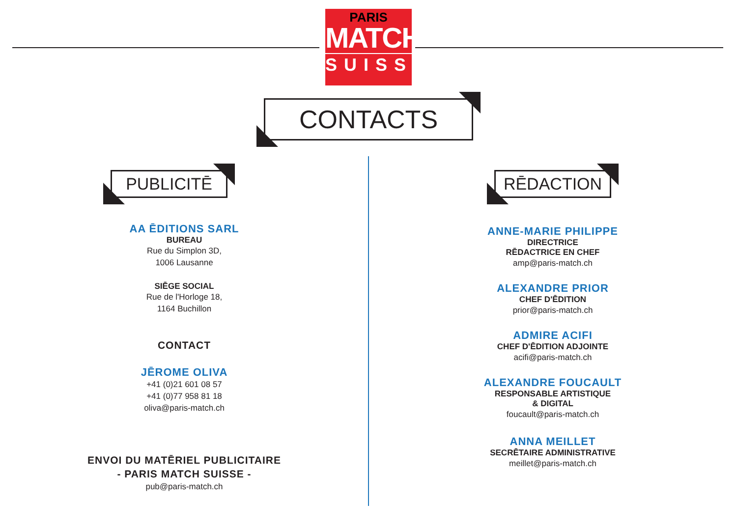PARIS
MATCH
SUISSE
CONTACTS
PUBLICITĒ
AA ĒDITIONS SARL
BUREAU
Rue du Simplon 3D,
1006 Lausanne
SIĒGE SOCIAL
Rue de l'Horloge 18,
1164 Buchillon
CONTACT
JĒROME OLIVA
+41 (0)21 601 08 57
+41 (0)77 958 81 18
oliva@paris-match.ch
ENVOI DU MATĒRIEL PUBLICITAIRE
- PARIS MATCH SUISSE -
pub@paris-match.ch
RĒDACTION
ANNE-MARIE PHILIPPE
DIRECTRICE
RĒDACTRICE EN CHEF
amp@paris-match.ch
ALEXANDRE PRIOR
CHEF D'ĒDITION
prior@paris-match.ch
ADMIRE ACIFI
CHEF D'ĒDITION ADJOINTE
acifi@paris-match.ch
ALEXANDRE FOUCAULT
RESPONSABLE ARTISTIQUE
& DIGITAL
foucault@paris-match.ch
ANNA MEILLET
SECRĒTAIRE ADMINISTRATIVE
meillet@paris-match.ch